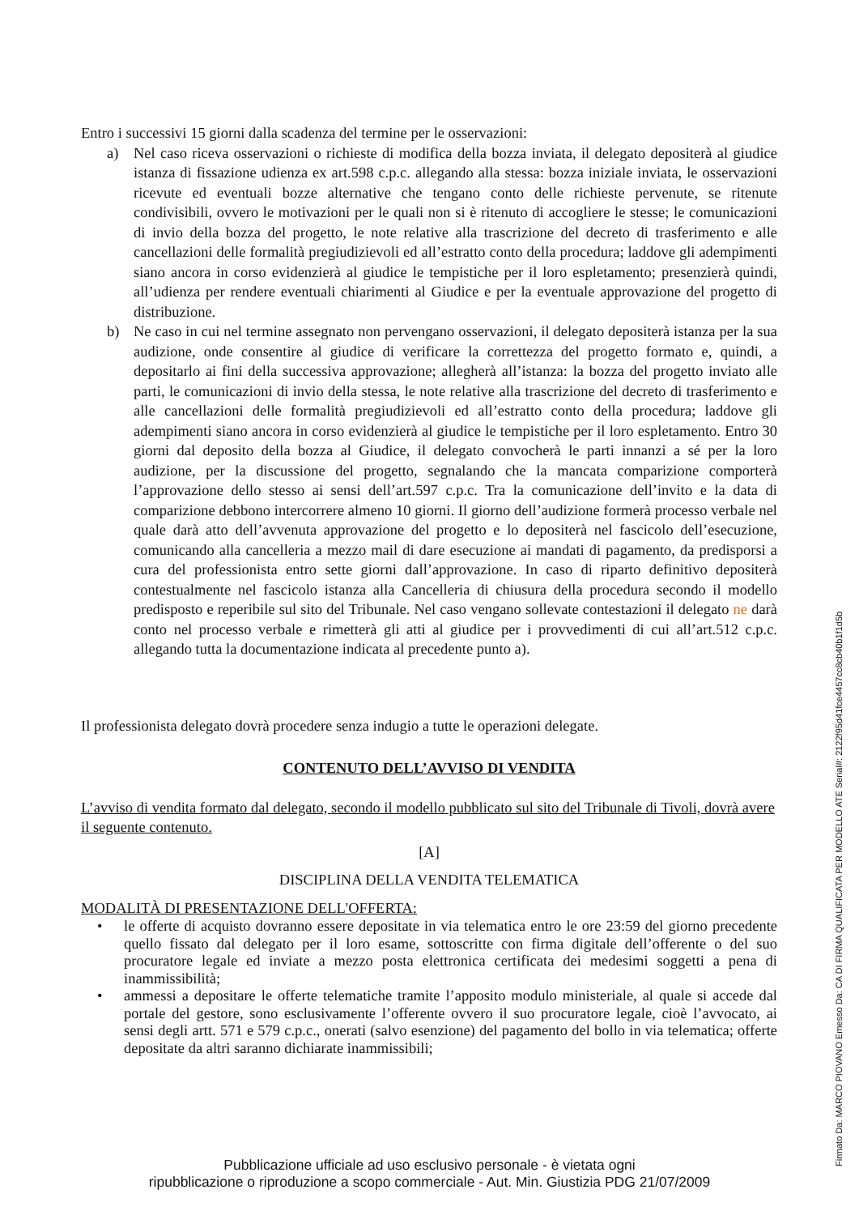Entro i successivi 15 giorni dalla scadenza del termine per le osservazioni:
a) Nel caso riceva osservazioni o richieste di modifica della bozza inviata, il delegato depositerà al giudice istanza di fissazione udienza ex art.598 c.p.c. allegando alla stessa: bozza iniziale inviata, le osservazioni ricevute ed eventuali bozze alternative che tengano conto delle richieste pervenute, se ritenute condivisibili, ovvero le motivazioni per le quali non si è ritenuto di accogliere le stesse; le comunicazioni di invio della bozza del progetto, le note relative alla trascrizione del decreto di trasferimento e alle cancellazioni delle formalità pregiudizievoli ed all’estratto conto della procedura; laddove gli adempimenti siano ancora in corso evidenzierà al giudice le tempistiche per il loro espletamento; presenzierà quindi, all’udienza per rendere eventuali chiarimenti al Giudice e per la eventuale approvazione del progetto di distribuzione.
b) Ne caso in cui nel termine assegnato non pervengano osservazioni, il delegato depositerà istanza per la sua audizione, onde consentire al giudice di verificare la correttezza del progetto formato e, quindi, a depositarlo ai fini della successiva approvazione; allegherà all’istanza: la bozza del progetto inviato alle parti, le comunicazioni di invio della stessa, le note relative alla trascrizione del decreto di trasferimento e alle cancellazioni delle formalità pregiudizievoli ed all’estratto conto della procedura; laddove gli adempimenti siano ancora in corso evidenzierà al giudice le tempistiche per il loro espletamento. Entro 30 giorni dal deposito della bozza al Giudice, il delegato convocherà le parti innanzi a sé per la loro audizione, per la discussione del progetto, segnalando che la mancata comparizione comporterà l’approvazione dello stesso ai sensi dell’art.597 c.p.c. Tra la comunicazione dell’invito e la data di comparizione debbono intercorrere almeno 10 giorni. Il giorno dell’audizione formerà processo verbale nel quale darà atto dell’avvenuta approvazione del progetto e lo depositerà nel fascicolo dell’esecuzione, comunicando alla cancelleria a mezzo mail di dare esecuzione ai mandati di pagamento, da predisporsi a cura del professionista entro sette giorni dall’approvazione. In caso di riparto definitivo depositerà contestualmente nel fascicolo istanza alla Cancelleria di chiusura della procedura secondo il modello predisposto e reperibile sul sito del Tribunale. Nel caso vengano sollevate contestazioni il delegato ne darà conto nel processo verbale e rimetterà gli atti al giudice per i provvedimenti di cui all’art.512 c.p.c. allegando tutta la documentazione indicata al precedente punto a).
Il professionista delegato dovrà procedere senza indugio a tutte le operazioni delegate.
CONTENUTO DELL’AVVISO DI VENDITA
L’avviso di vendita formato dal delegato, secondo il modello pubblicato sul sito del Tribunale di Tivoli, dovrà avere il seguente contenuto.
[A]
DISCIPLINA DELLA VENDITA TELEMATICA
MODALITÀ DI PRESENTAZIONE DELL'OFFERTA:
• le offerte di acquisto dovranno essere depositate in via telematica entro le ore 23:59 del giorno precedente quello fissato dal delegato per il loro esame, sottoscritte con firma digitale dell’offerente o del suo procuratore legale ed inviate a mezzo posta elettronica certificata dei medesimi soggetti a pena di inammissibilità;
• ammessi a depositare le offerte telematiche tramite l’apposito modulo ministeriale, al quale si accede dal portale del gestore, sono esclusivamente l’offerente ovvero il suo procuratore legale, cioè l’avvocato, ai sensi degli artt. 571 e 579 c.p.c., onerati (salvo esenzione) del pagamento del bollo in via telematica; offerte depositate da altri saranno dichiarate inammissibili;
Pubblicazione ufficiale ad uso esclusivo personale - è vietata ogni
ripubblicazione o riproduzione a scopo commerciale - Aut. Min. Giustizia PDG 21/07/2009
Firmato Da: MARCO PIOVANO Emesso Da: CA DI FIRMA QUALIFICATA PER MODELLO ATE Serial#: 2122f95d41fce4457cc8cb40b1f1d5b